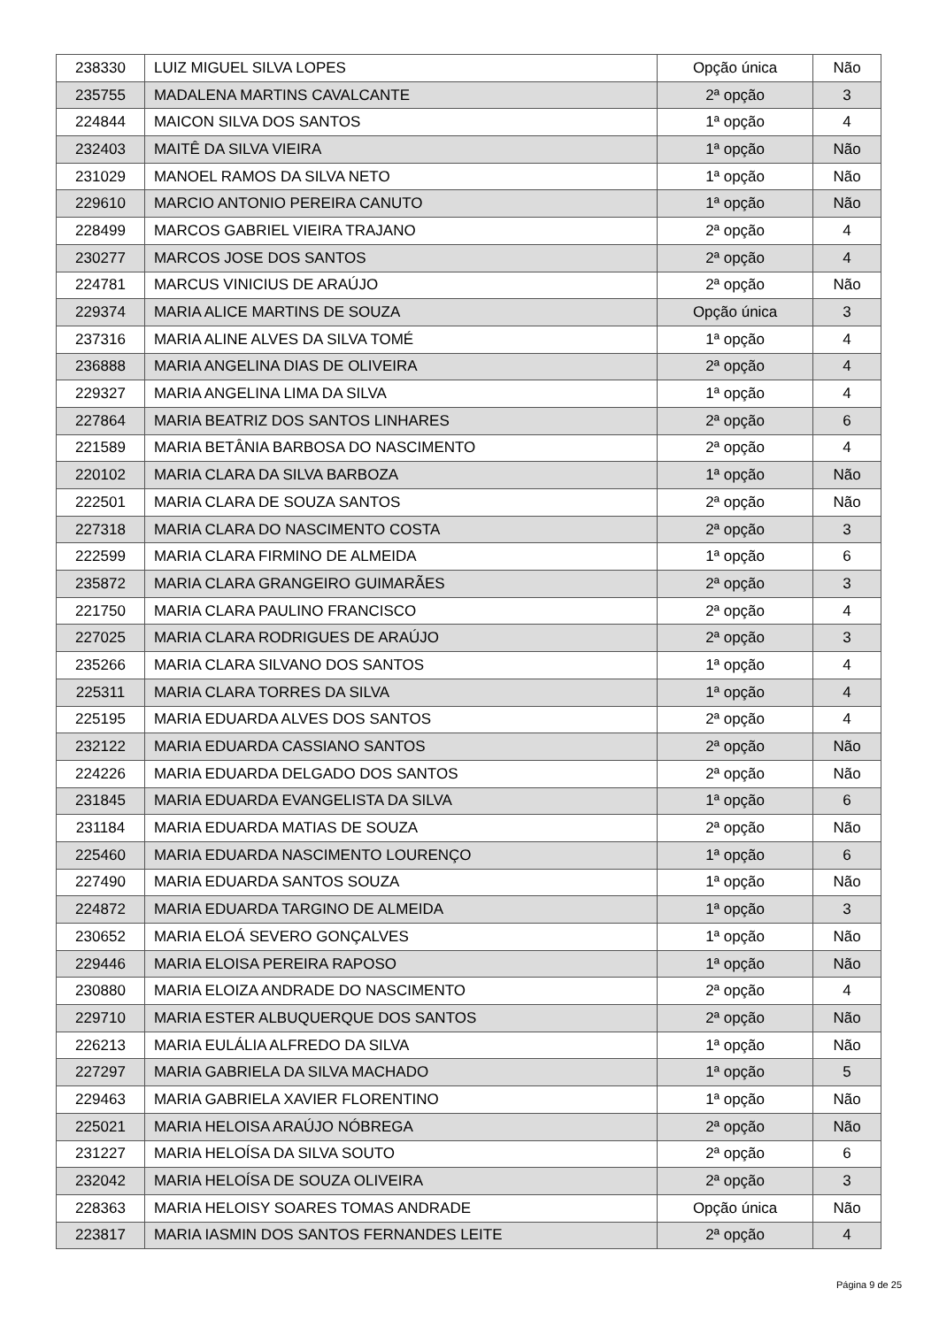| 238330 | LUIZ MIGUEL SILVA LOPES | Opção única | Não |
| 235755 | MADALENA MARTINS CAVALCANTE | 2ª opção | 3 |
| 224844 | MAICON SILVA DOS SANTOS | 1ª opção | 4 |
| 232403 | MAITÊ DA SILVA VIEIRA | 1ª opção | Não |
| 231029 | MANOEL RAMOS DA SILVA NETO | 1ª opção | Não |
| 229610 | MARCIO ANTONIO PEREIRA CANUTO | 1ª opção | Não |
| 228499 | MARCOS GABRIEL VIEIRA TRAJANO | 2ª opção | 4 |
| 230277 | MARCOS JOSE DOS SANTOS | 2ª opção | 4 |
| 224781 | MARCUS VINICIUS DE ARAÚJO | 2ª opção | Não |
| 229374 | MARIA ALICE MARTINS DE SOUZA | Opção única | 3 |
| 237316 | MARIA ALINE ALVES DA SILVA TOMÉ | 1ª opção | 4 |
| 236888 | MARIA ANGELINA DIAS DE OLIVEIRA | 2ª opção | 4 |
| 229327 | MARIA ANGELINA LIMA DA SILVA | 1ª opção | 4 |
| 227864 | MARIA BEATRIZ DOS SANTOS LINHARES | 2ª opção | 6 |
| 221589 | MARIA BETÂNIA BARBOSA DO NASCIMENTO | 2ª opção | 4 |
| 220102 | MARIA CLARA DA SILVA BARBOZA | 1ª opção | Não |
| 222501 | MARIA CLARA DE SOUZA SANTOS | 2ª opção | Não |
| 227318 | MARIA CLARA DO NASCIMENTO COSTA | 2ª opção | 3 |
| 222599 | MARIA CLARA FIRMINO DE ALMEIDA | 1ª opção | 6 |
| 235872 | MARIA CLARA GRANGEIRO GUIMARÃES | 2ª opção | 3 |
| 221750 | MARIA CLARA PAULINO FRANCISCO | 2ª opção | 4 |
| 227025 | MARIA CLARA RODRIGUES DE ARAÚJO | 2ª opção | 3 |
| 235266 | MARIA CLARA SILVANO DOS SANTOS | 1ª opção | 4 |
| 225311 | MARIA CLARA TORRES DA SILVA | 1ª opção | 4 |
| 225195 | MARIA EDUARDA ALVES DOS SANTOS | 2ª opção | 4 |
| 232122 | MARIA EDUARDA CASSIANO SANTOS | 2ª opção | Não |
| 224226 | MARIA EDUARDA DELGADO DOS SANTOS | 2ª opção | Não |
| 231845 | MARIA EDUARDA EVANGELISTA DA SILVA | 1ª opção | 6 |
| 231184 | MARIA EDUARDA MATIAS DE SOUZA | 2ª opção | Não |
| 225460 | MARIA EDUARDA NASCIMENTO LOURENÇO | 1ª opção | 6 |
| 227490 | MARIA EDUARDA SANTOS SOUZA | 1ª opção | Não |
| 224872 | MARIA EDUARDA TARGINO DE ALMEIDA | 1ª opção | 3 |
| 230652 | MARIA ELOÁ SEVERO GONÇALVES | 1ª opção | Não |
| 229446 | MARIA ELOISA PEREIRA RAPOSO | 1ª opção | Não |
| 230880 | MARIA ELOIZA ANDRADE DO NASCIMENTO | 2ª opção | 4 |
| 229710 | MARIA ESTER ALBUQUERQUE DOS SANTOS | 2ª opção | Não |
| 226213 | MARIA EULÁLIA ALFREDO DA SILVA | 1ª opção | Não |
| 227297 | MARIA GABRIELA DA SILVA MACHADO | 1ª opção | 5 |
| 229463 | MARIA GABRIELA XAVIER FLORENTINO | 1ª opção | Não |
| 225021 | MARIA HELOISA ARAÚJO NÓBREGA | 2ª opção | Não |
| 231227 | MARIA HELOÍSA DA SILVA SOUTO | 2ª opção | 6 |
| 232042 | MARIA HELOÍSA DE SOUZA OLIVEIRA | 2ª opção | 3 |
| 228363 | MARIA HELOISY SOARES TOMAS ANDRADE | Opção única | Não |
| 223817 | MARIA IASMIN DOS SANTOS FERNANDES LEITE | 2ª opção | 4 |
Página 9 de 25